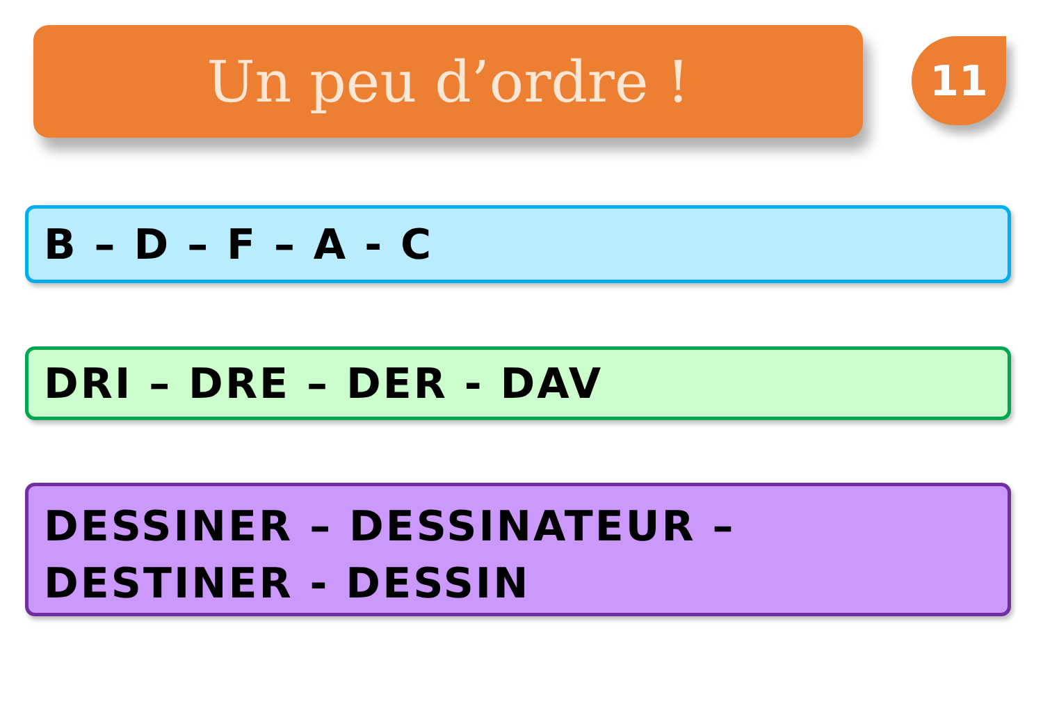Un peu d’ordre !
11
B – D – F – A - C
DRI – DRE – DER - DAV
DESSINER – DESSINATEUR – DESTINER - DESSIN